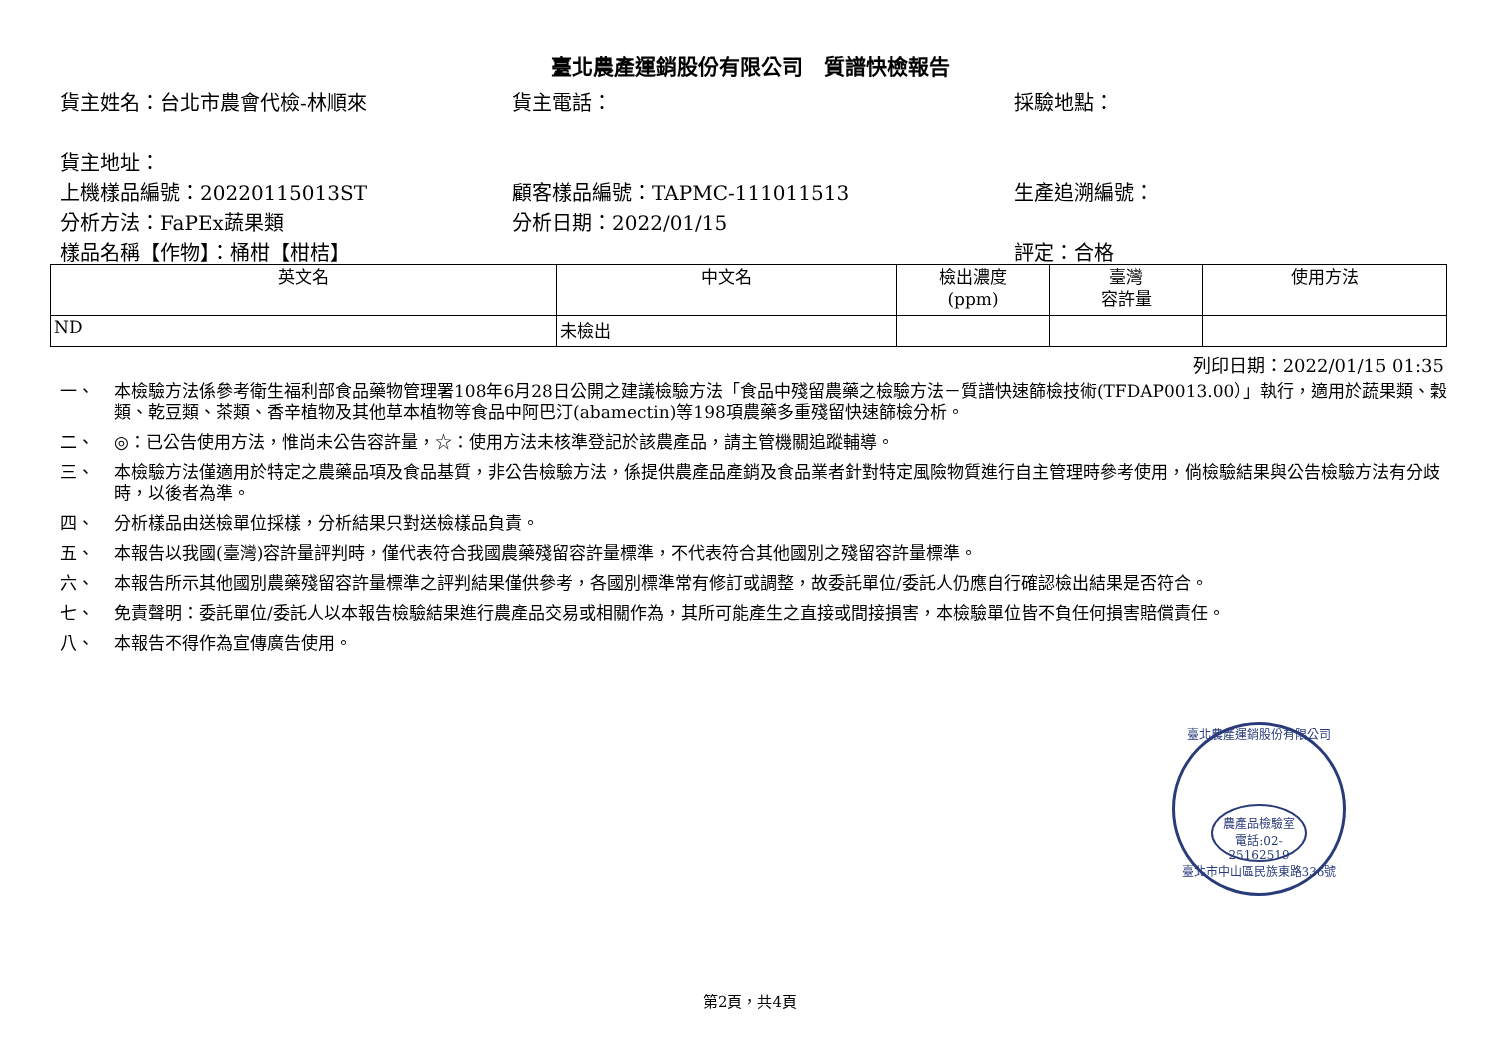臺北農產運銷股份有限公司　質譜快檢報告
貨主姓名：台北市農會代檢-林順來 貨主電話： 採驗地點：
貨主地址：
上機樣品編號：20220115013ST 顧客樣品編號：TAPMC-111011513 生產追溯編號：
分析方法：FaPEx蔬果類 分析日期：2022/01/15
樣品名稱【作物】：桶柑【柑桔】 評定：合格
| 英文名 | 中文名 | 檢出濃度 (ppm) | 臺灣 容許量 | 使用方法 |
| --- | --- | --- | --- | --- |
| ND | 未檢出 | | | |
列印日期：2022/01/15 01:35
一、 本檢驗方法係參考衛生福利部食品藥物管理署108年6月28日公開之建議檢驗方法「食品中殘留農藥之檢驗方法－質譜快速篩檢技術(TFDAP0013.00）」執行，適用於蔬果類、穀類、乾豆類、茶類、香辛植物及其他草本植物等食品中阿巴汀(abamectin)等198項農藥多重殘留快速篩檢分析。
二、 ◎：已公告使用方法，惟尚未公告容許量，☆：使用方法未核準登記於該農產品，請主管機關追蹤輔導。
三、 本檢驗方法僅適用於特定之農藥品項及食品基質，非公告檢驗方法，係提供農產品產銷及食品業者針對特定風險物質進行自主管理時參考使用，倘檢驗結果與公告檢驗方法有分歧時，以後者為準。
四、 分析樣品由送檢單位採樣，分析結果只對送檢樣品負責。
五、 本報告以我國(臺灣)容許量評判時，僅代表符合我國農藥殘留容許量標準，不代表符合其他國別之殘留容許量標準。
六、 本報告所示其他國別農藥殘留容許量標準之評判結果僅供參考，各國別標準常有修訂或調整，故委託單位/委託人仍應自行確認檢出結果是否符合。
七、 免責聲明：委託單位/委託人以本報告檢驗結果進行農產品交易或相關作為，其所可能產生之直接或間接損害，本檢驗單位皆不負任何損害賠償責任。
八、 本報告不得作為宣傳廣告使用。
臺北農產運銷股份有限公司
農產品檢驗室
電話:02-25162519
臺北市中山區民族東路336號
第2頁，共4頁